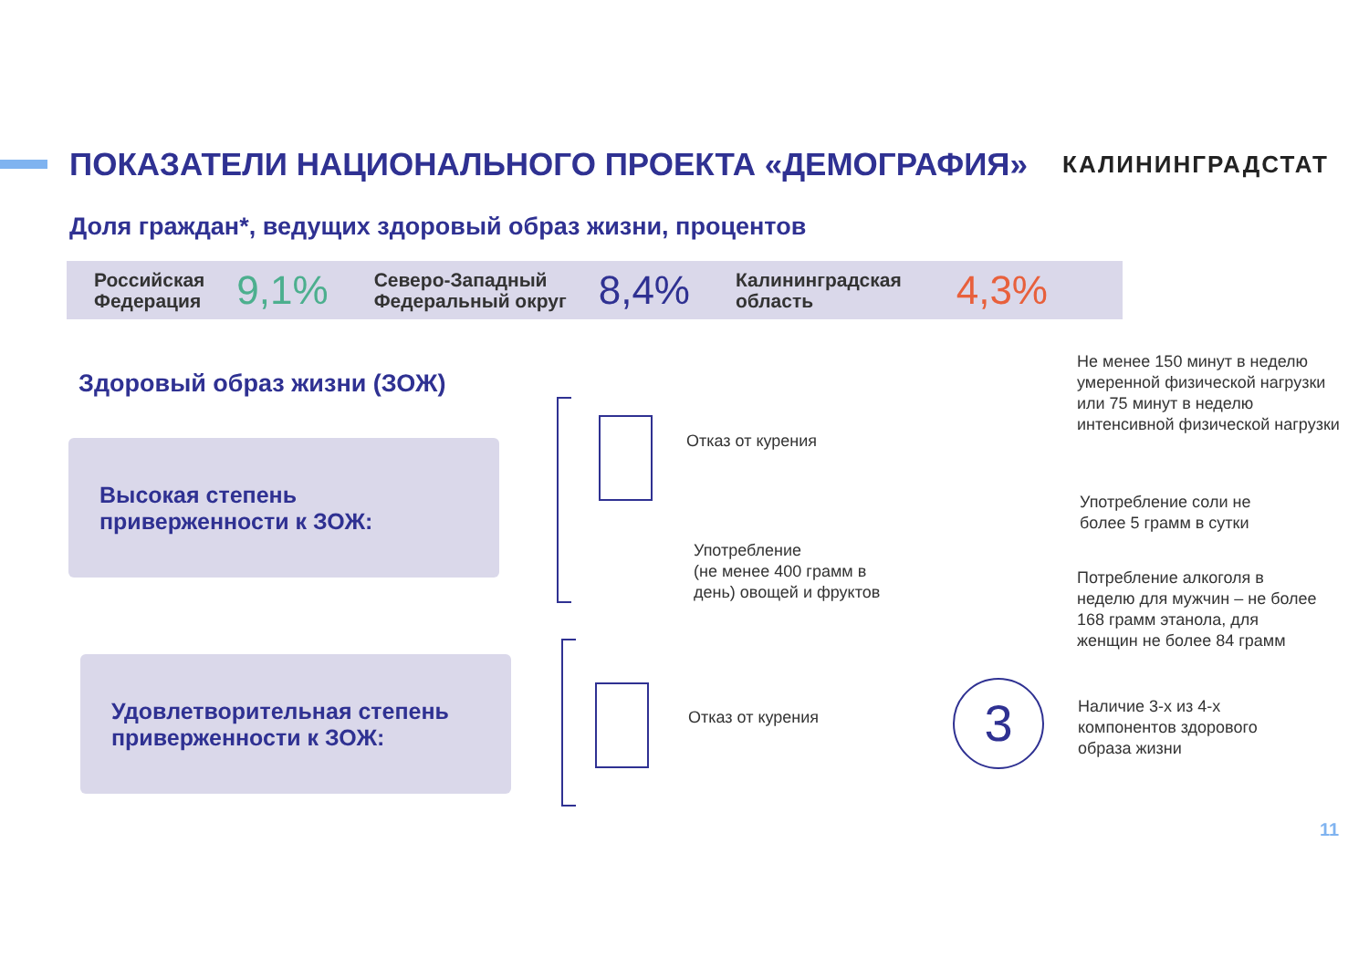ПОКАЗАТЕЛИ НАЦИОНАЛЬНОГО ПРОЕКТА «ДЕМОГРАФИЯ»
КАЛИНИНГРАДСТАТ
Доля граждан*, ведущих здоровый образ жизни, процентов
Российская
Федерация
9,1%
Северо-Западный
Федеральный округ
8,4%
Калининградская
область
4,3%
Здоровый образ жизни (ЗОЖ)
Высокая степень
приверженности к ЗОЖ:
Удовлетворительная степень
приверженности к ЗОЖ:
Отказ от курения
Употребление
(не менее 400 грамм в
день) овощей и фруктов
Отказ от курения
Не менее 150 минут в неделю
умеренной физической нагрузки
или 75 минут в неделю
интенсивной физической нагрузки
Употребление соли не
более 5 грамм в сутки
Потребление алкоголя в
неделю для мужчин – не более
168 грамм этанола, для
женщин не более 84 грамм
3
Наличие 3-х из 4-х
компонентов здорового
образа жизни
11